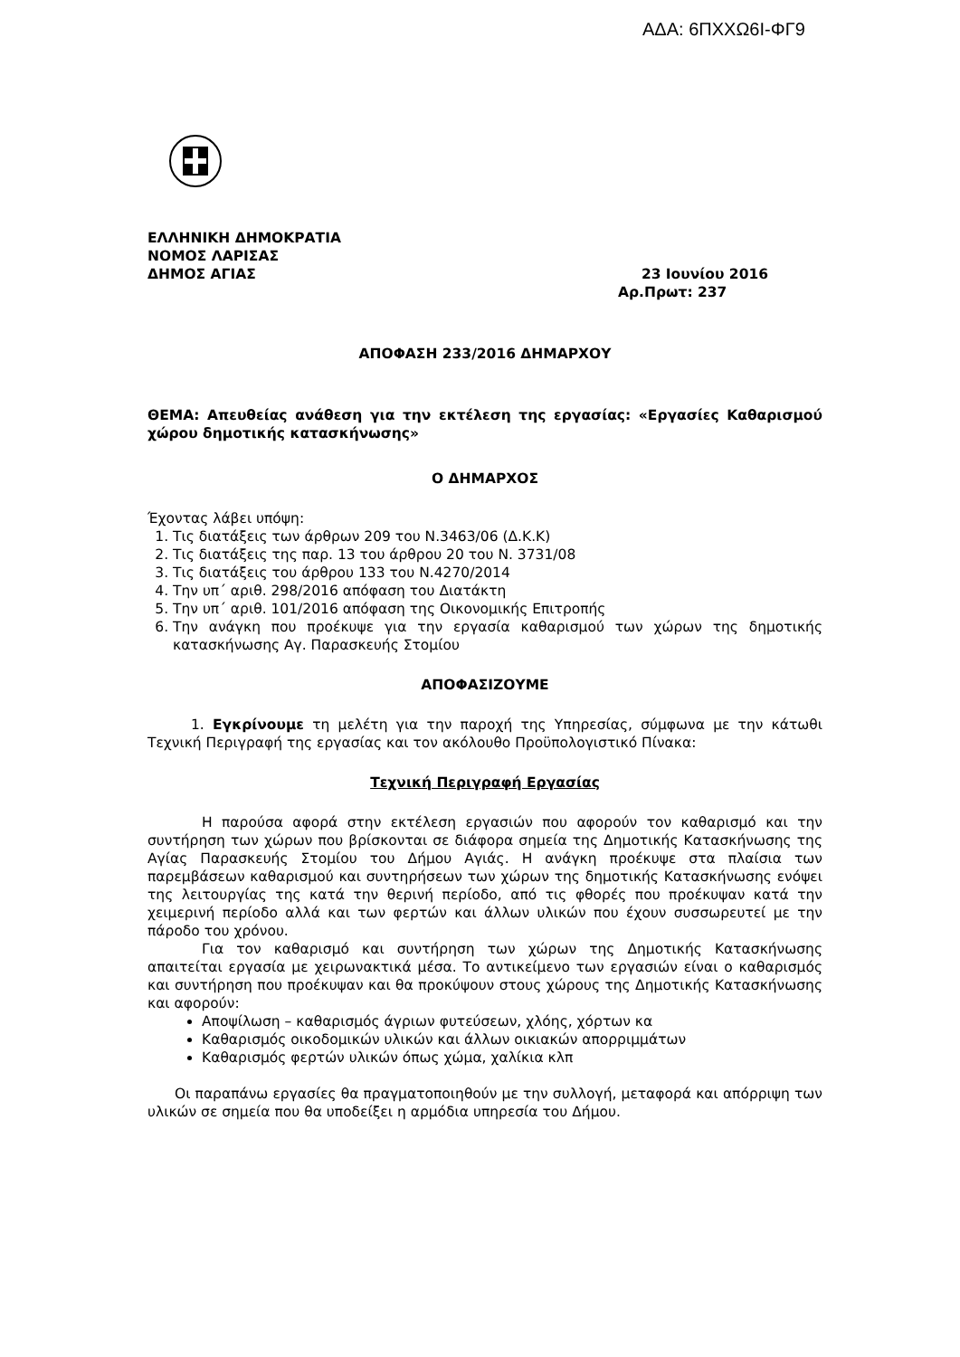ΑΔΑ: 6ΠΧΧΩ6Ι-ΦΓ9
ΕΛΛΗΝΙΚΗ ΔΗΜΟΚΡΑΤΙΑ
ΝΟΜΟΣ ΛΑΡΙΣΑΣ
ΔΗΜΟΣ ΑΓΙΑΣ 23 Ιουνίου 2016
Αρ.Πρωτ: 237
ΑΠΟΦΑΣΗ 233/2016 ΔΗΜΑΡΧΟΥ
ΘΕΜΑ: Απευθείας ανάθεση για την εκτέλεση της εργασίας: «Εργασίες Καθαρισμού χώρου δημοτικής κατασκήνωσης»
Ο ΔΗΜΑΡΧΟΣ
Έχοντας λάβει υπόψη:
1. Τις διατάξεις των άρθρων 209 του Ν.3463/06 (Δ.Κ.Κ)
2. Τις διατάξεις της παρ. 13 του άρθρου 20 του Ν. 3731/08
3. Τις διατάξεις του άρθρου 133 του Ν.4270/2014
4. Την υπ΄ αριθ. 298/2016 απόφαση του Διατάκτη
5. Την υπ΄ αριθ. 101/2016 απόφαση της Οικονομικής Επιτροπής
6. Την ανάγκη που προέκυψε για την εργασία καθαρισμού των χώρων της δημοτικής κατασκήνωσης Αγ. Παρασκευής Στομίου
ΑΠΟΦΑΣΙΖΟΥΜΕ
1. Εγκρίνουμε τη μελέτη για την παροχή της Υπηρεσίας, σύμφωνα με την κάτωθι Τεχνική Περιγραφή της εργασίας και τον ακόλουθο Προϋπολογιστικό Πίνακα:
Τεχνική Περιγραφή Εργασίας
Η παρούσα αφορά στην εκτέλεση εργασιών που αφορούν τον καθαρισμό και την συντήρηση των χώρων που βρίσκονται σε διάφορα σημεία της Δημοτικής Κατασκήνωσης της Αγίας Παρασκευής Στομίου του Δήμου Αγιάς. Η ανάγκη προέκυψε στα πλαίσια των παρεμβάσεων καθαρισμού και συντηρήσεων των χώρων της δημοτικής Κατασκήνωσης ενόψει της λειτουργίας της κατά την θερινή περίοδο, από τις φθορές που προέκυψαν κατά την χειμερινή περίοδο αλλά και των φερτών και άλλων υλικών που έχουν συσσωρευτεί με την πάροδο του χρόνου.
Για τον καθαρισμό και συντήρηση των χώρων της Δημοτικής Κατασκήνωσης απαιτείται εργασία με χειρωνακτικά μέσα. Το αντικείμενο των εργασιών είναι ο καθαρισμός και συντήρηση που προέκυψαν και θα προκύψουν στους χώρους της Δημοτικής Κατασκήνωσης και αφορούν:
Αποψίλωση – καθαρισμός άγριων φυτεύσεων, χλόης, χόρτων κα
Καθαρισμός οικοδομικών υλικών και άλλων οικιακών απορριμμάτων
Καθαρισμός φερτών υλικών όπως χώμα, χαλίκια κλπ
Οι παραπάνω εργασίες θα πραγματοποιηθούν με την συλλογή, μεταφορά και απόρριψη των υλικών σε σημεία που θα υποδείξει η αρμόδια υπηρεσία του Δήμου.